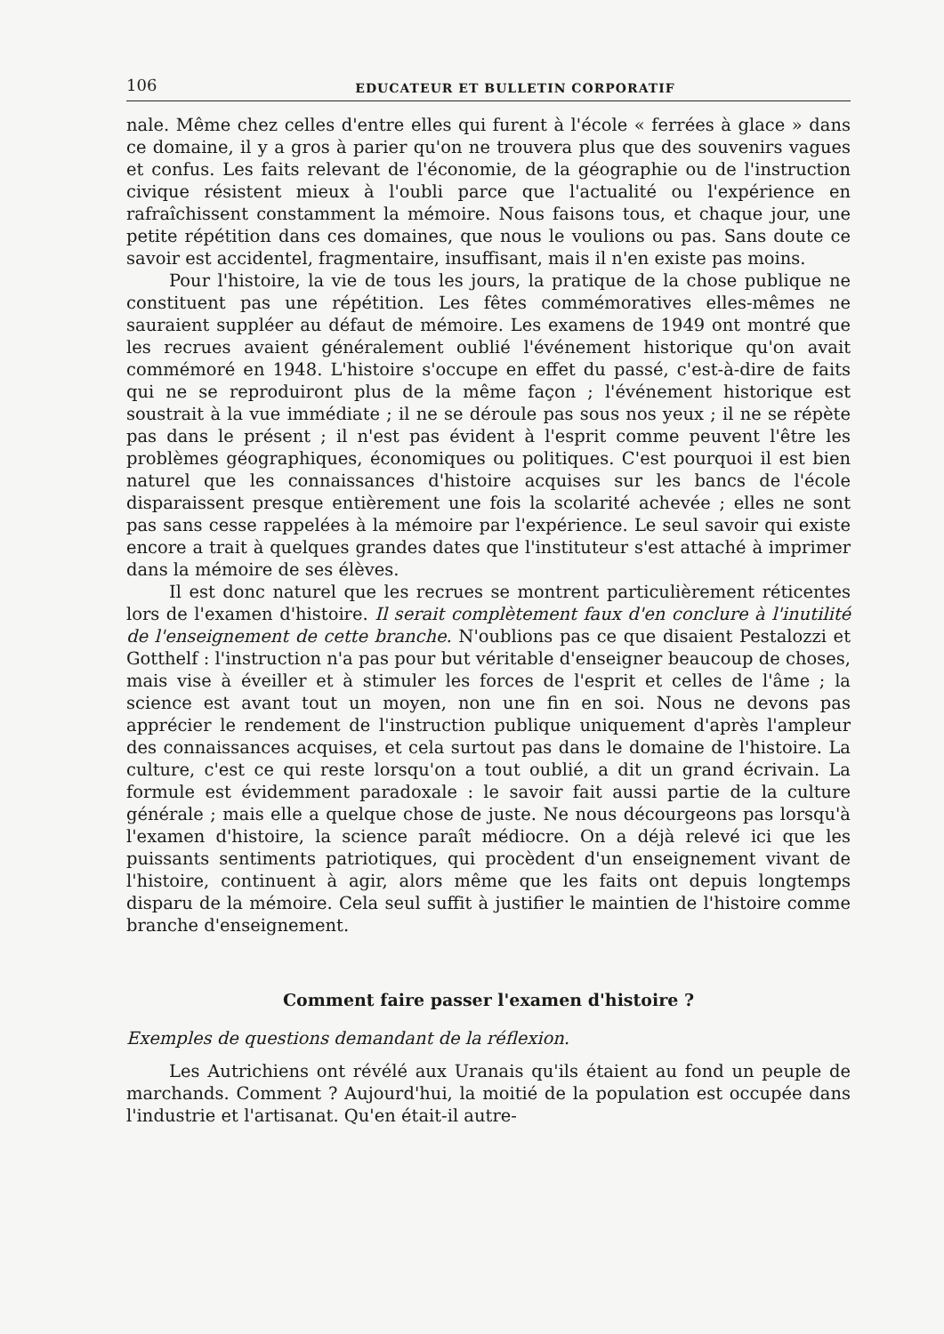106 EDUCATEUR ET BULLETIN CORPORATIF
nale. Même chez celles d'entre elles qui furent à l'école « ferrées à glace » dans ce domaine, il y a gros à parier qu'on ne trouvera plus que des souvenirs vagues et confus. Les faits relevant de l'économie, de la géographie ou de l'instruction civique résistent mieux à l'oubli parce que l'actualité ou l'expérience en rafraîchissent constamment la mémoire. Nous faisons tous, et chaque jour, une petite répétition dans ces domaines, que nous le voulions ou pas. Sans doute ce savoir est accidentel, fragmentaire, insuffisant, mais il n'en existe pas moins.
Pour l'histoire, la vie de tous les jours, la pratique de la chose publique ne constituent pas une répétition. Les fêtes commémoratives elles-mêmes ne sauraient suppléer au défaut de mémoire. Les examens de 1949 ont montré que les recrues avaient généralement oublié l'événement historique qu'on avait commémoré en 1948. L'histoire s'occupe en effet du passé, c'est-à-dire de faits qui ne se reproduiront plus de la même façon ; l'événement historique est soustrait à la vue immédiate ; il ne se déroule pas sous nos yeux ; il ne se répète pas dans le présent ; il n'est pas évident à l'esprit comme peuvent l'être les problèmes géographiques, économiques ou politiques. C'est pourquoi il est bien naturel que les connaissances d'histoire acquises sur les bancs de l'école disparaissent presque entièrement une fois la scolarité achevée ; elles ne sont pas sans cesse rappelées à la mémoire par l'expérience. Le seul savoir qui existe encore a trait à quelques grandes dates que l'instituteur s'est attaché à imprimer dans la mémoire de ses élèves.
Il est donc naturel que les recrues se montrent particulièrement réticentes lors de l'examen d'histoire. Il serait complètement faux d'en conclure à l'inutilité de l'enseignement de cette branche. N'oublions pas ce que disaient Pestalozzi et Gotthelf : l'instruction n'a pas pour but véritable d'enseigner beaucoup de choses, mais vise à éveiller et à stimuler les forces de l'esprit et celles de l'âme ; la science est avant tout un moyen, non une fin en soi. Nous ne devons pas apprécier le rendement de l'instruction publique uniquement d'après l'ampleur des connaissances acquises, et cela surtout pas dans le domaine de l'histoire. La culture, c'est ce qui reste lorsqu'on a tout oublié, a dit un grand écrivain. La formule est évidemment paradoxale : le savoir fait aussi partie de la culture générale ; mais elle a quelque chose de juste. Ne nous décourgeons pas lorsqu'à l'examen d'histoire, la science paraît médiocre. On a déjà relevé ici que les puissants sentiments patriotiques, qui procèdent d'un enseignement vivant de l'histoire, continuent à agir, alors même que les faits ont depuis longtemps disparu de la mémoire. Cela seul suffit à justifier le maintien de l'histoire comme branche d'enseignement.
Comment faire passer l'examen d'histoire ?
Exemples de questions demandant de la réflexion.
Les Autrichiens ont révélé aux Uranais qu'ils étaient au fond un peuple de marchands. Comment ? Aujourd'hui, la moitié de la population est occupée dans l'industrie et l'artisanat. Qu'en était-il autre-